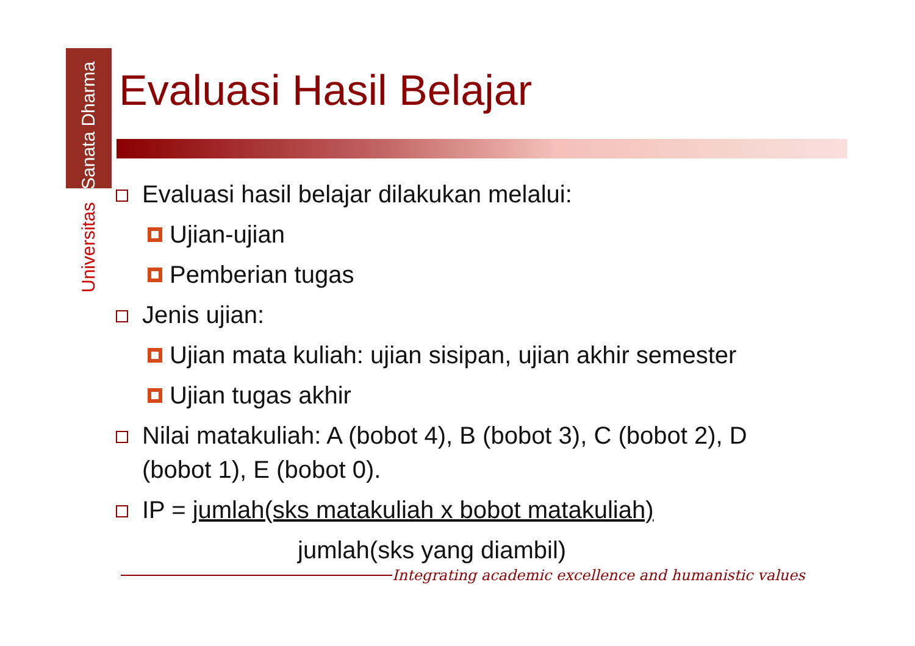Universitas Sanata Dharma
Evaluasi Hasil Belajar
Evaluasi hasil belajar dilakukan melalui:
Ujian-ujian
Pemberian tugas
Jenis ujian:
Ujian mata kuliah: ujian sisipan, ujian akhir semester
Ujian tugas akhir
Nilai matakuliah: A (bobot 4), B (bobot 3), C (bobot 2), D (bobot 1), E (bobot 0).
IP = jumlah(sks matakuliah x bobot matakuliah)
jumlah(sks yang diambil)
Integrating academic excellence and humanistic values